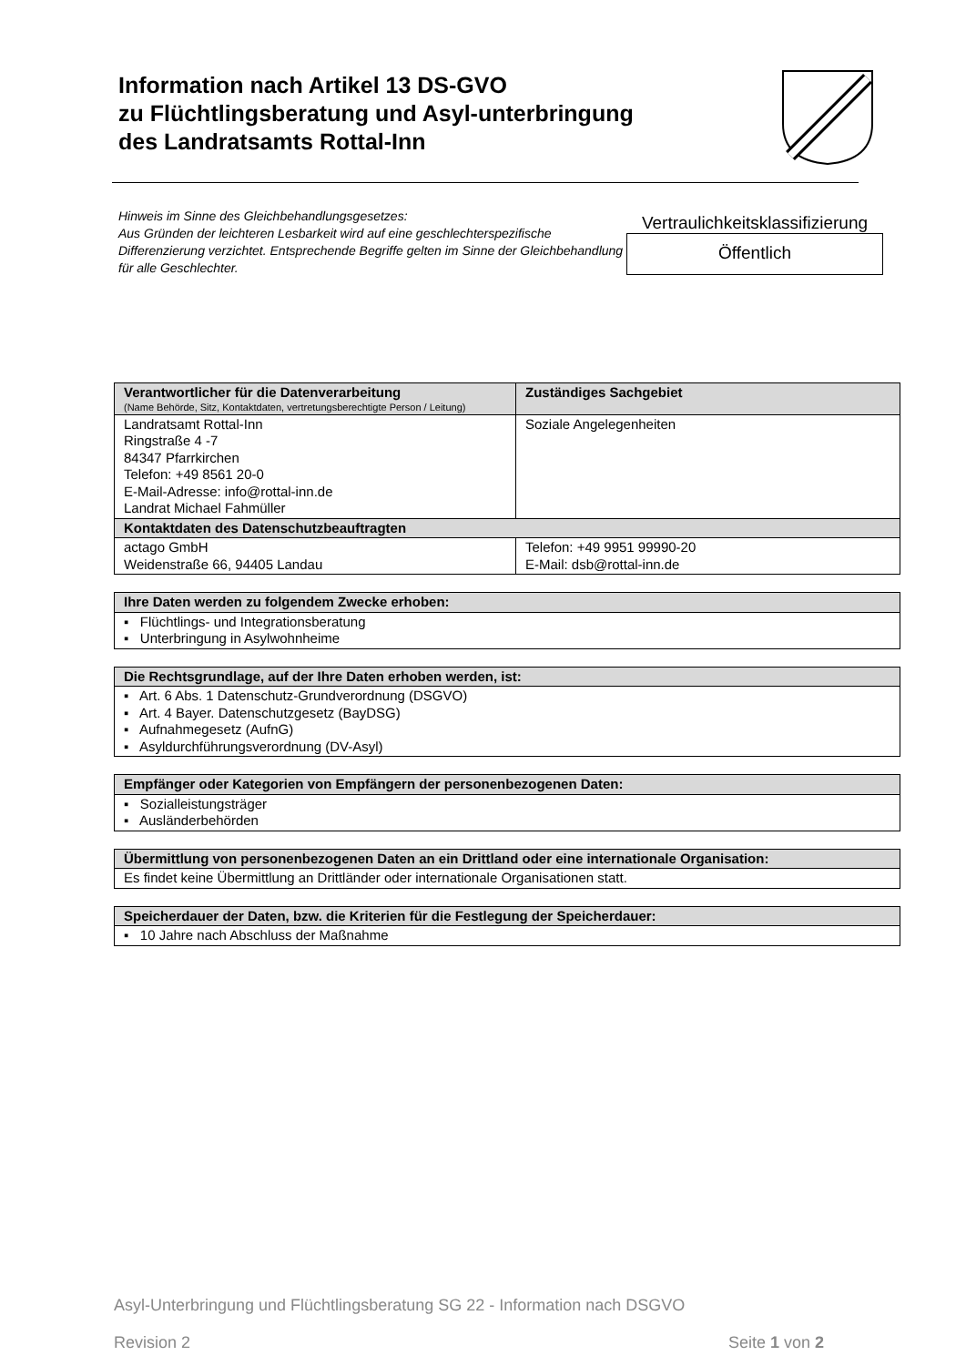Information nach Artikel 13 DS-GVO
zu Flüchtlingsberatung und Asyl-unterbringung
des Landratsamts Rottal-Inn
Hinweis im Sinne des Gleichbehandlungsgesetzes:
Aus Gründen der leichteren Lesbarkeit wird auf eine geschlechterspezifische Differenzierung verzichtet. Entsprechende Begriffe gelten im Sinne der Gleichbehandlung für alle Geschlechter.
Vertraulichkeitsklassifizierung
Öffentlich
| Verantwortlicher für die Datenverarbeitung (Name Behörde, Sitz, Kontaktdaten, vertretungsberechtigte Person / Leitung) | Zuständiges Sachgebiet |
| --- | --- |
| Landratsamt Rottal-Inn Ringstraße 4 -7 84347 Pfarrkirchen Telefon: +49 8561 20-0 E-Mail-Adresse: info@rottal-inn.de Landrat Michael Fahmüller | Soziale Angelegenheiten |
| Kontaktdaten des Datenschutzbeauftragten | |
| actago GmbH Weidenstraße 66, 94405 Landau | Telefon: +49 9951 99990-20 E-Mail: dsb@rottal-inn.de |
| Ihre Daten werden zu folgendem Zwecke erhoben: |
| --- |
| ▪ Flüchtlings- und Integrationsberatung ▪ Unterbringung in Asylwohnheime |
| Die Rechtsgrundlage, auf der Ihre Daten erhoben werden, ist: |
| --- |
| ▪ Art. 6 Abs. 1 Datenschutz-Grundverordnung (DSGVO) ▪ Art. 4 Bayer. Datenschutzgesetz (BayDSG) ▪ Aufnahmegesetz (AufnG) ▪ Asyldurchführungsverordnung (DV-Asyl) |
| Empfänger oder Kategorien von Empfängern der personenbezogenen Daten: |
| --- |
| ▪ Sozialleistungsträger ▪ Ausländerbehörden |
| Übermittlung von personenbezogenen Daten an ein Drittland oder eine internationale Organisation: |
| --- |
| Es findet keine Übermittlung an Drittländer oder internationale Organisationen statt. |
| Speicherdauer der Daten, bzw. die Kriterien für die Festlegung der Speicherdauer: |
| --- |
| ▪ 10 Jahre nach Abschluss der Maßnahme |
Asyl-Unterbringung und Flüchtlingsberatung SG 22 - Information nach DSGVO
Revision 2 Seite 1 von 2